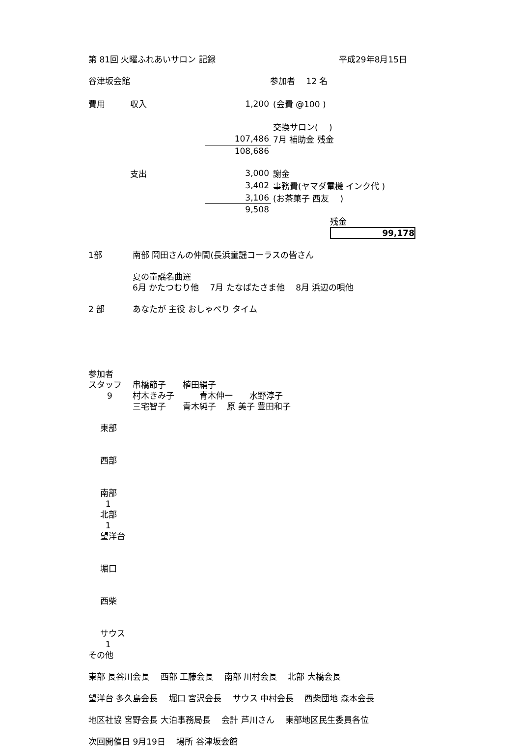第 81回 火曜ふれあいサロン 記録 平成29年8月15日
谷津坂会館 参加者　 12 名
| 費用 | 収入 | 1,200 | (会費 @100 ) |
| | | | 交換サロン( ) |
| | | 107,486 | 7月 補助金 残金 |
| | | 108,686 | |
| | 支出 | 3,000 | 謝金 |
| | | 3,402 | 事務費(ヤマダ電機 インク代 ) |
| | | 3,106 | (お茶菓子 西友 ) |
| | | 9,508 | |
| | | | 残金 99,178 |
1部 南部 岡田さんの仲間(長浜童謡コーラスの皆さん
夏の童謡名曲選
6月 かたつむり他　 7月 たなばたさま他　 8月 浜辺の唄他
2 部 あなたが 主役 おしゃべり タイム
参加者
スタッフ 串橋節子　　植田絹子
9 村木きみ子　　　青木伸一　　水野淳子
三宅智子　　青木純子　 原 美子 豊田和子
東部
西部
南部
1
北部
1
望洋台
堀口
西柴
サウス
1
その他
東部 長谷川会長　 西部 工藤会長　 南部 川村会長　 北部 大橋会長
望洋台 多久島会長　 堀口 宮沢会長　 サウス 中村会長　 西柴団地 森本会長
地区社協 宮野会長 大泊事務局長　 会計 芦川さん　 東部地区民生委員各位
次回開催日 9月19日　 場所 谷津坂会館